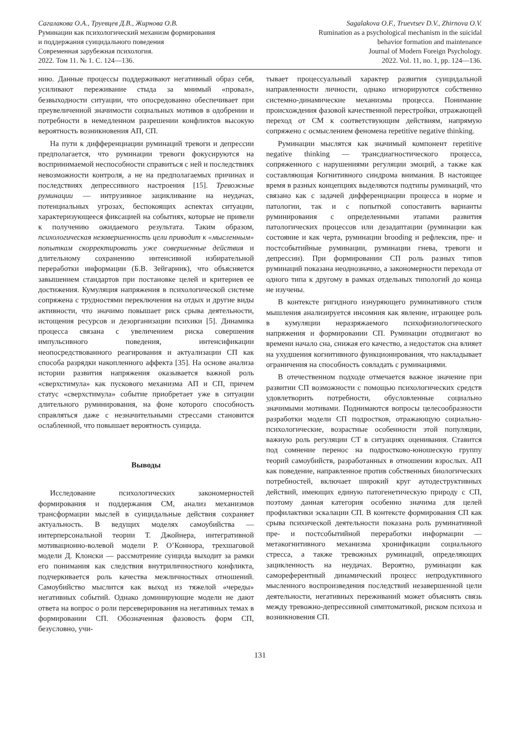Сагалакова О.А., Труевцев Д.В., Жирнова О.В.
Руминации как психологический механизм формирования
и поддержания суицидального поведения
Современная зарубежная психология.
2022. Том 11. № 1. С. 124—136.
Sagalakova O.F., Truevtsev D.V., Zhirnova O.V.
Rumination as a psychological mechanism in the suicidal
behavior formation and maintenance
Journal of Modern Foreign Psychology.
2022. Vol. 11, no. 1, pp. 124—136.
нию. Данные процессы поддерживают негативный образ себя, усиливают переживание стыда за мнимый «провал», безвыходности ситуации, что опосредованно обеспечивает при преувеличенной значимости социальных мотивов в одобрении и потребности в немедленном разрешении конфликтов высокую вероятность возникновения АП, СП.
На пути к дифференциации руминаций тревоги и депрессии предполагается, что руминации тревоги фокусируются на воспринимаемой неспособности справиться с ней и последствиях невозможности контроля, а не на предполагаемых причинах и последствиях депрессивного настроения [15]. Тревожные руминации — интрузивное зацикливание на неудачах, потенциальных угрозах, беспокоящих аспектах ситуации, характеризующееся фиксацией на событиях, которые не привели к получению ожидаемого результата. Таким образом, психологическая незавершенность цели приводит к «мысленным» попыткам скорректировать уже совершенные действия и длительному сохранению интенсивной избирательной переработки информации (Б.В. Зейгарник), что объясняется завышением стандартов при постановке целей и критериев ее достижения. Кумуляция напряжения в психологической системе сопряжена с трудностями переключения на отдых и другие виды активности, что значимо повышает риск срыва деятельности, истощения ресурсов и дезорганизации психики [5]. Динамика процесса связана с увеличением риска совершения импульсивного поведения, интенсификации неопосредствованного реагирования и актуализации СП как способа разрядки накопленного аффекта [35]. На основе анализа истории развития напряжения оказывается важной роль «сверхстимула» как пускового механизма АП и СП, причем статус «сверхстимула» событие приобретает уже в ситуации длительного руминирования, на фоне которого способность справляться даже с незначительными стрессами становится ослабленной, что повышает вероятность суицида.
Выводы
Исследование психологических закономерностей формирования и поддержания СМ, анализ механизмов трансформации мыслей в суицидальные действия сохраняет актуальность. В ведущих моделях самоубийства — интерперсональной теории Т. Джойнера, интегративной мотивационно-волевой модели Р. О’Коннора, трехшаговой модели Д. Клонски — рассмотрение суицида выходит за рамки его понимания как следствия внутриличностного конфликта, подчеркивается роль качества межличностных отношений. Самоубийство мыслится как выход из тяжелой «череды» негативных событий. Однако доминирующие модели не дают ответа на вопрос о роли персеверирования на негативных темах в формировании СП. Обозначенная фазовость форм СП, безусловно, учи-
тывает процессуальный характер развития суицидальной направленности личности, однако игнорируются собственно системно-динамические механизмы процесса. Понимание происхождения фазовой качественной перестройки, отражающей переход от СМ к соответствующим действиям, напрямую сопряжено с осмыслением феномена repetitive negative thinking.
Руминации мыслятся как значимый компонент repetitive negative thinking — трансдиагностического процесса, сопряженного с нарушениями регуляции эмоций, а также как составляющая Когнитивного синдрома внимания. В настоящее время в разных концепциях выделяются подтипы руминаций, что связано как с задачей дифференциации процесса в норме и патологии, так и с попыткой сопоставить варианты руминирования с определенными этапами развития патологических процессов или дезадаптации (руминации как состояние и как черта, руминации brooding и рефлексия, пре- и постсобытийные руминации, руминации гнева, тревоги и депрессии). При формировании СП роль разных типов руминаций показана неоднозначно, а закономерности перехода от одного типа к другому в рамках отдельных типологий до конца не изучены.
В контексте ригидного изнуряющего руминативного стиля мышления анализируется инсомния как явление, играющее роль в кумуляции неразряжаемого психофизиологического напряжения и формировании СП. Руминации отодвигают во времени начало сна, снижая его качество, а недостаток сна влияет на ухудшения когнитивного функционирования, что накладывает ограничения на способность совладать с руминациями.
В отечественном подходе отмечается важное значение при развитии СП возможности с помощью психологических средств удовлетворить потребности, обусловленные социально значимыми мотивами. Поднимаются вопросы целесообразности разработки модели СП подростков, отражающую социально-психологические, возрастные особенности этой популяции, важную роль регуляции СТ в ситуациях оценивания. Ставится под сомнение перенос на подростково-юношескую группу теорий самоубийств, разработанных в отношении взрослых. АП как поведение, направленное против собственных биологических потребностей, включает широкий круг аутодеструктивных действий, имеющих единую патогенетическую природу с СП, поэтому данная категория особенно значима для целей профилактики эскалации СП. В контексте формирования СП как срыва психической деятельности показана роль руминативной пре- и постсобытийной переработки информации — метакогнитивного механизма хронификации социального стресса, а также тревожных руминаций, определяющих зацикленность на неудачах. Вероятно, руминации как самореферентный динамический процесс непродуктивного мысленного воспроизведения последствий незавершенной цели деятельности, негативных переживаний может объяснять связь между тревожно-депрессивной симптоматикой, риском психоза и возникновения СП.
131